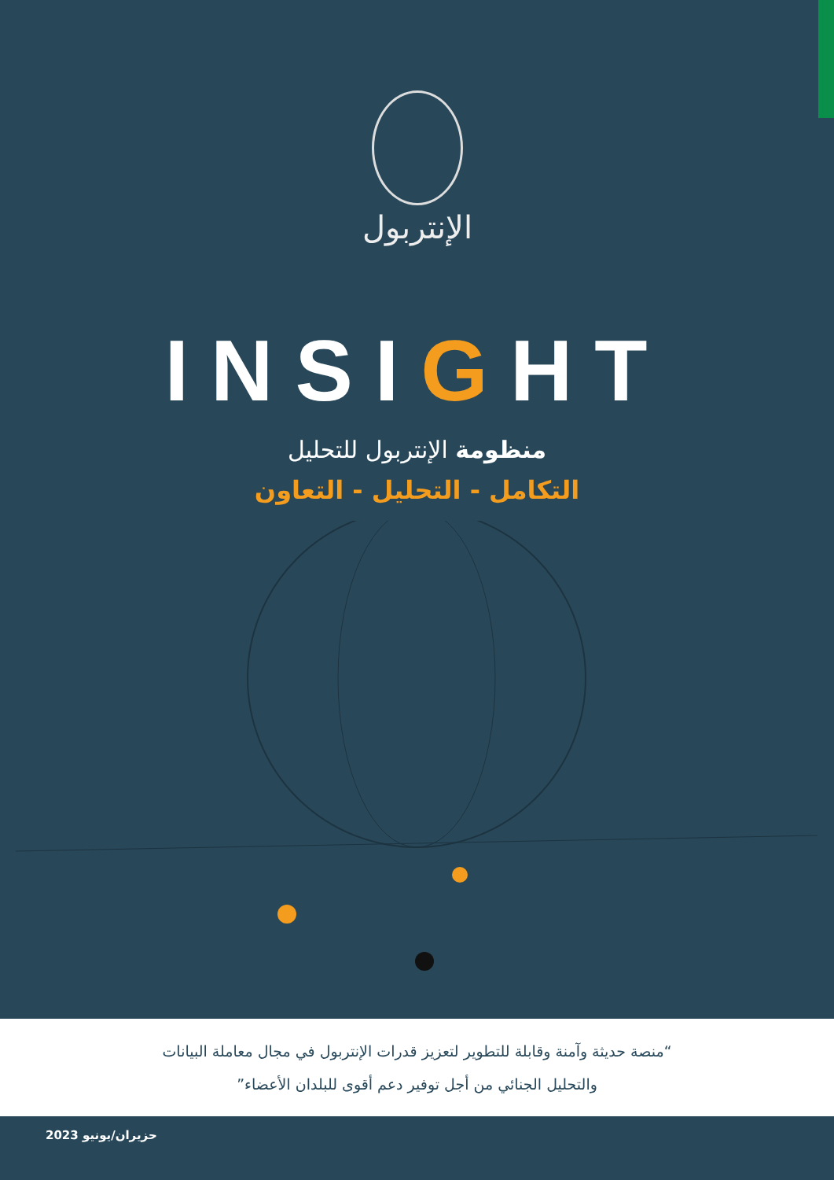الإنتربول
INSIGHT
منظومة الإنتربول للتحليل
التكامل - التحليل - التعاون
“منصة حديثة وآمنة وقابلة للتطوير لتعزيز قدرات الإنتربول في مجال معاملة البيانات
والتحليل الجنائي من أجل توفير دعم أقوى للبلدان الأعضاء”
حزيران/يونيو 2023